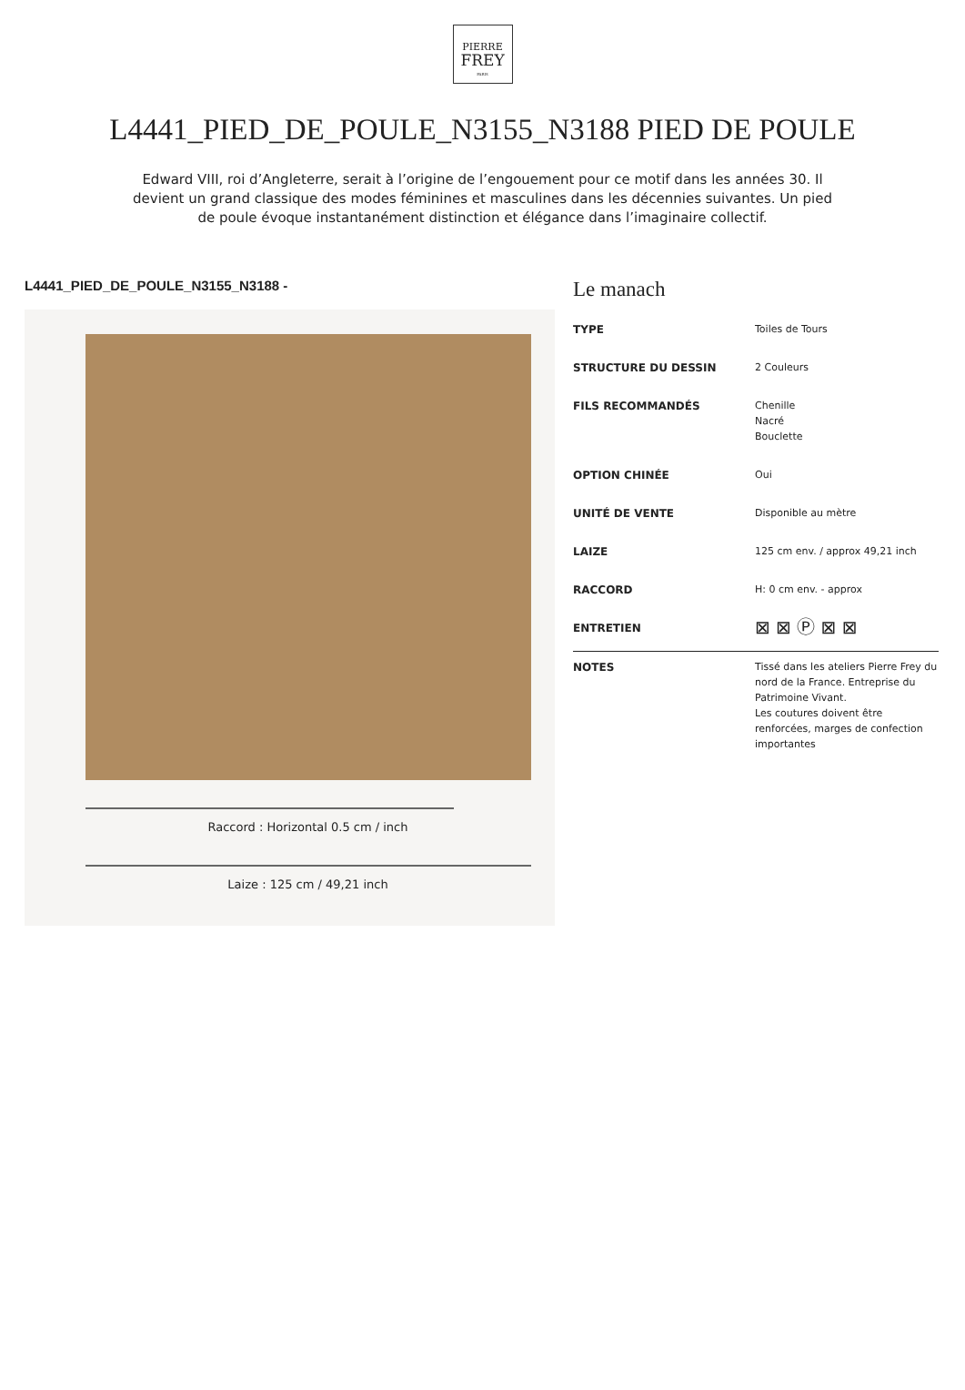PIERRE
FREY
PARIS
L4441_PIED_DE_POULE_N3155_N3188 PIED DE POULE
Edward VIII, roi d’Angleterre, serait à l’origine de l’engouement pour ce motif dans les années 30. Il devient un grand classique des modes féminines et masculines dans les décennies suivantes. Un pied de poule évoque instantanément distinction et élégance dans l’imaginaire collectif.
L4441_PIED_DE_POULE_N3155_N3188 -
Raccord : Horizontal 0.5 cm / inch
Laize : 125 cm / 49,21 inch
Le manach
| TYPE | Toiles de Tours |
| STRUCTURE DU DESSIN | 2 Couleurs |
| FILS RECOMMANDÉS | Chenille Nacré Bouclette |
| OPTION CHINÉE | Oui |
| UNITÉ DE VENTE | Disponible au mètre |
| LAIZE | 125 cm env. / approx 49,21 inch |
| RACCORD | H: 0 cm env. - approx |
| ENTRETIEN | ⊠ ⊠ Ⓟ ⊠ ⊠ |
| NOTES | Tissé dans les ateliers Pierre Frey du nord de la France. Entreprise du Patrimoine Vivant. Les coutures doivent être renforcées, marges de confection importantes |